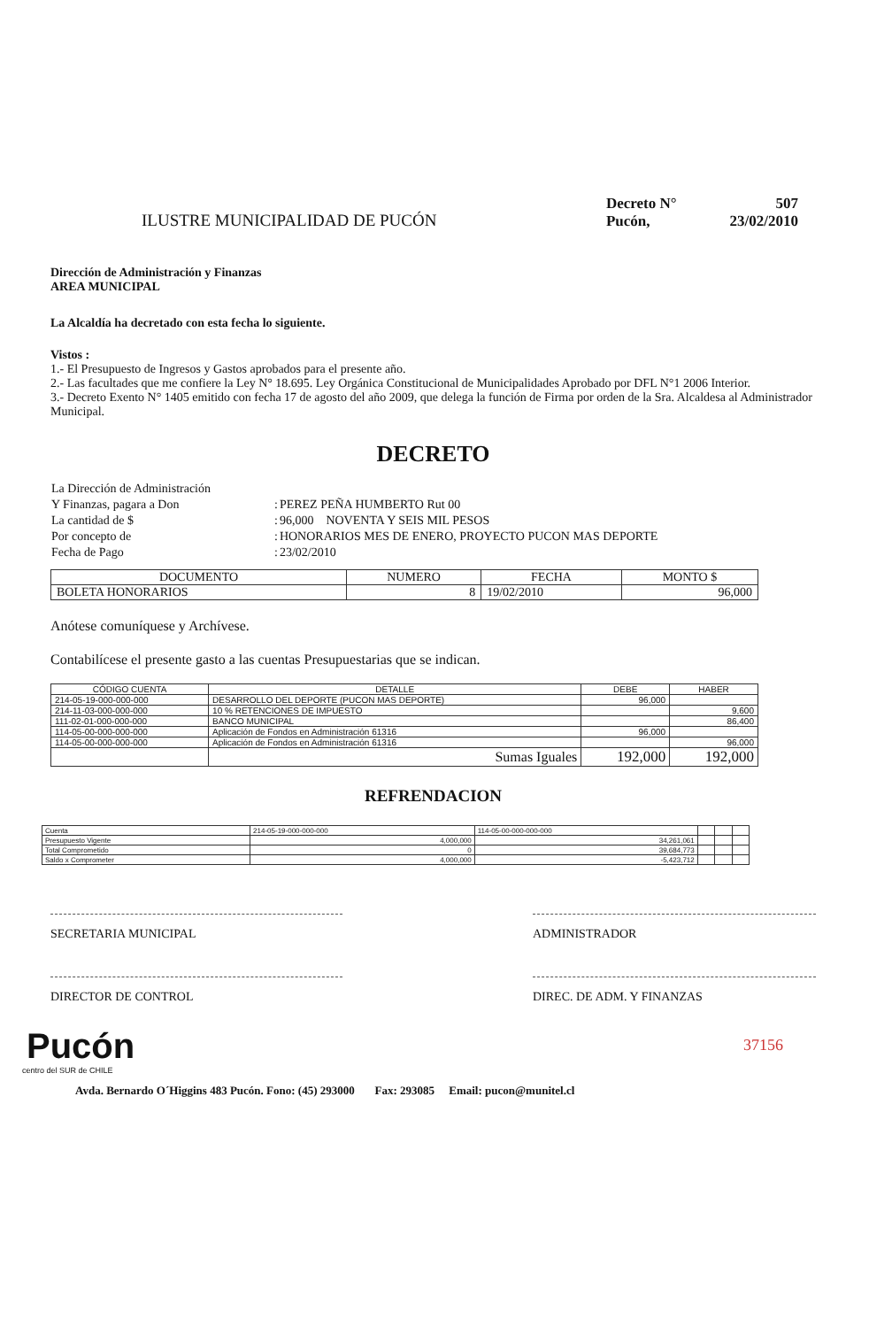ILUSTRE MUNICIPALIDAD DE PUCÓN
| Decreto N° | 507 |
| Pucón, | 23/02/2010 |
Dirección de Administración y Finanzas
AREA MUNICIPAL
La Alcaldía ha decretado con esta fecha lo siguiente.
Vistos :
1.- El Presupuesto de Ingresos y Gastos aprobados para el presente año.
2.- Las facultades que me confiere la Ley N° 18.695. Ley Orgánica Constitucional de Municipalidades Aprobado por DFL N°1 2006 Interior.
3.- Decreto Exento N° 1405 emitido con fecha 17 de agosto del año 2009, que delega la función de Firma por orden de la Sra. Alcaldesa al Administrador Municipal.
DECRETO
| La Dirección de Administración | | |
| Y Finanzas, pagara a Don | : | PEREZ PEÑA HUMBERTO Rut 00 |
| La cantidad de $ | : | 96,000 NOVENTA Y SEIS MIL PESOS |
| Por concepto de | : | HONORARIOS MES DE ENERO, PROYECTO PUCON MAS DEPORTE |
| Fecha de Pago | : | 23/02/2010 |
| DOCUMENTO | NUMERO | FECHA | MONTO $ |
| --- | --- | --- | --- |
| BOLETA HONORARIOS | 8 | 19/02/2010 | 96,000 |
Anótese comuníquese y Archívese.
Contabilícese el presente gasto a las cuentas Presupuestarias que se indican.
| CÓDIGO CUENTA | DETALLE | DEBE | HABER |
| --- | --- | --- | --- |
| 214-05-19-000-000-000 | DESARROLLO DEL DEPORTE (PUCON MAS DEPORTE) | 96,000 | |
| 214-11-03-000-000-000 | 10 % RETENCIONES DE IMPUESTO | | 9,600 |
| 111-02-01-000-000-000 | BANCO MUNICIPAL | | 86,400 |
| 114-05-00-000-000-000 | Aplicación de Fondos en Administración 61316 | 96,000 | |
| 114-05-00-000-000-000 | Aplicación de Fondos en Administración 61316 | | 96,000 |
| | Sumas Iguales | 192,000 | 192,000 |
REFRENDACION
| Cuenta | 214-05-19-000-000-000 | 114-05-00-000-000-000 | | | |
| Presupuesto Vigente | 4,000,000 | 34,261,061 | | | |
| Total Comprometido | 0 | 39,684,773 | | | |
| Saldo x Comprometer | 4,000,000 | -5,423,712 | | | |
SECRETARIA MUNICIPAL ADMINISTRADOR
DIRECTOR DE CONTROL DIREC. DE ADM. Y FINANZAS
37156
Pucón
centro del SUR de CHILE
Avda. Bernardo O´Higgins 483 Pucón. Fono: (45) 293000 Fax: 293085 Email: pucon@munitel.cl